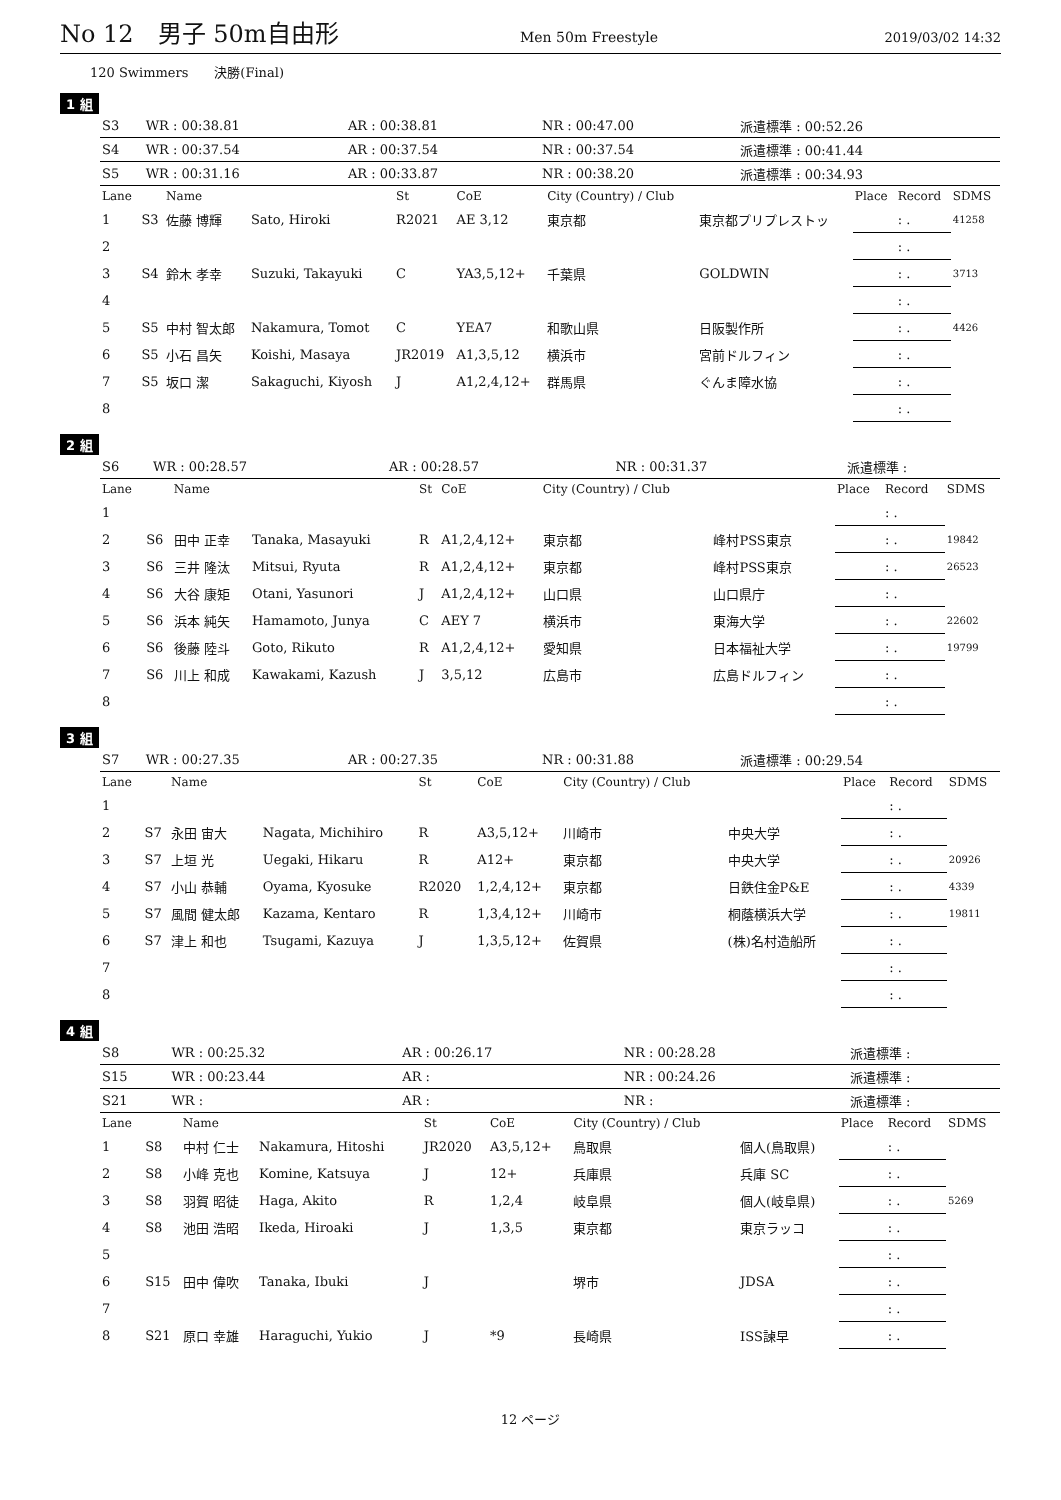No 12　男子 50m自由形 Men 50m Freestyle 2019/03/02 14:32
120 Swimmers　　決勝(Final)
1 組
| S3 | WR : 00:38.81 | AR : 00:38.81 | NR : 00:47.00 | 派遣標準 : 00:52.26 |
| S4 | WR : 00:37.54 | AR : 00:37.54 | NR : 00:37.54 | 派遣標準 : 00:41.44 |
| S5 | WR : 00:31.16 | AR : 00:33.87 | NR : 00:38.20 | 派遣標準 : 00:34.93 |
| Lane | | Name | | St | CoE | City (Country) / Club | | Place | Record | SDMS |
| --- | --- | --- | --- | --- | --- | --- | --- | --- | --- | --- |
| 1 | S3 | 佐藤 博輝 | Sato, Hiroki | R2021 | AE 3,12 | 東京都 | 東京都プリプレストッ | | : . | 41258 |
| 2 | | | | | | | | | : . | |
| 3 | S4 | 鈴木 孝幸 | Suzuki, Takayuki | C | YA3,5,12+ | 千葉県 | GOLDWIN | | : . | 3713 |
| 4 | | | | | | | | | : . | |
| 5 | S5 | 中村 智太郎 | Nakamura, Tomot | C | YEA7 | 和歌山県 | 日阪製作所 | | : . | 4426 |
| 6 | S5 | 小石 昌矢 | Koishi, Masaya | JR2019 | A1,3,5,12 | 横浜市 | 宮前ドルフィン | | : . | |
| 7 | S5 | 坂口 潔 | Sakaguchi, Kiyosh | J | A1,2,4,12+ | 群馬県 | ぐんま障水協 | | : . | |
| 8 | | | | | | | | | : . | |
2 組
| S6 | WR : 00:28.57 | AR : 00:28.57 | NR : 00:31.37 | 派遣標準 : |
| Lane | | Name | | St | CoE | City (Country) / Club | | Place | Record | SDMS |
| --- | --- | --- | --- | --- | --- | --- | --- | --- | --- | --- |
| 1 | | | | | | | | | : . | |
| 2 | S6 | 田中 正幸 | Tanaka, Masayuki | R | A1,2,4,12+ | 東京都 | 峰村PSS東京 | | : . | 19842 |
| 3 | S6 | 三井 隆汰 | Mitsui, Ryuta | R | A1,2,4,12+ | 東京都 | 峰村PSS東京 | | : . | 26523 |
| 4 | S6 | 大谷 康矩 | Otani, Yasunori | J | A1,2,4,12+ | 山口県 | 山口県庁 | | : . | |
| 5 | S6 | 浜本 純矢 | Hamamoto, Junya | C | AEY 7 | 横浜市 | 東海大学 | | : . | 22602 |
| 6 | S6 | 後藤 陸斗 | Goto, Rikuto | R | A1,2,4,12+ | 愛知県 | 日本福祉大学 | | : . | 19799 |
| 7 | S6 | 川上 和成 | Kawakami, Kazush | J | 3,5,12 | 広島市 | 広島ドルフィン | | : . | |
| 8 | | | | | | | | | : . | |
3 組
| S7 | WR : 00:27.35 | AR : 00:27.35 | NR : 00:31.88 | 派遣標準 : 00:29.54 |
| Lane | | Name | | St | CoE | City (Country) / Club | | Place | Record | SDMS |
| --- | --- | --- | --- | --- | --- | --- | --- | --- | --- | --- |
| 1 | | | | | | | | | : . | |
| 2 | S7 | 永田 宙大 | Nagata, Michihiro | R | A3,5,12+ | 川崎市 | 中央大学 | | : . | |
| 3 | S7 | 上垣 光 | Uegaki, Hikaru | R | A12+ | 東京都 | 中央大学 | | : . | 20926 |
| 4 | S7 | 小山 恭輔 | Oyama, Kyosuke | R2020 | 1,2,4,12+ | 東京都 | 日鉄住金P&E | | : . | 4339 |
| 5 | S7 | 風間 健太郎 | Kazama, Kentaro | R | 1,3,4,12+ | 川崎市 | 桐蔭横浜大学 | | : . | 19811 |
| 6 | S7 | 津上 和也 | Tsugami, Kazuya | J | 1,3,5,12+ | 佐賀県 | (株)名村造船所 | | : . | |
| 7 | | | | | | | | | : . | |
| 8 | | | | | | | | | : . | |
4 組
| S8 | WR : 00:25.32 | AR : 00:26.17 | NR : 00:28.28 | 派遣標準 : |
| S15 | WR : 00:23.44 | AR : | NR : 00:24.26 | 派遣標準 : |
| S21 | WR : | AR : | NR : | 派遣標準 : |
| Lane | | Name | | St | CoE | City (Country) / Club | | Place | Record | SDMS |
| --- | --- | --- | --- | --- | --- | --- | --- | --- | --- | --- |
| 1 | S8 | 中村 仁士 | Nakamura, Hitoshi | JR2020 | A3,5,12+ | 鳥取県 | 個人(鳥取県) | | : . | |
| 2 | S8 | 小峰 克也 | Komine, Katsuya | J | 12+ | 兵庫県 | 兵庫 SC | | : . | |
| 3 | S8 | 羽賀 昭徒 | Haga, Akito | R | 1,2,4 | 岐阜県 | 個人(岐阜県) | | : . | 5269 |
| 4 | S8 | 池田 浩昭 | Ikeda, Hiroaki | J | 1,3,5 | 東京都 | 東京ラッコ | | : . | |
| 5 | | | | | | | | | : . | |
| 6 | S15 | 田中 偉吹 | Tanaka, Ibuki | J | | 堺市 | JDSA | | : . | |
| 7 | | | | | | | | | : . | |
| 8 | S21 | 原口 幸雄 | Haraguchi, Yukio | J | *9 | 長崎県 | ISS諫早 | | : . | |
12 ページ